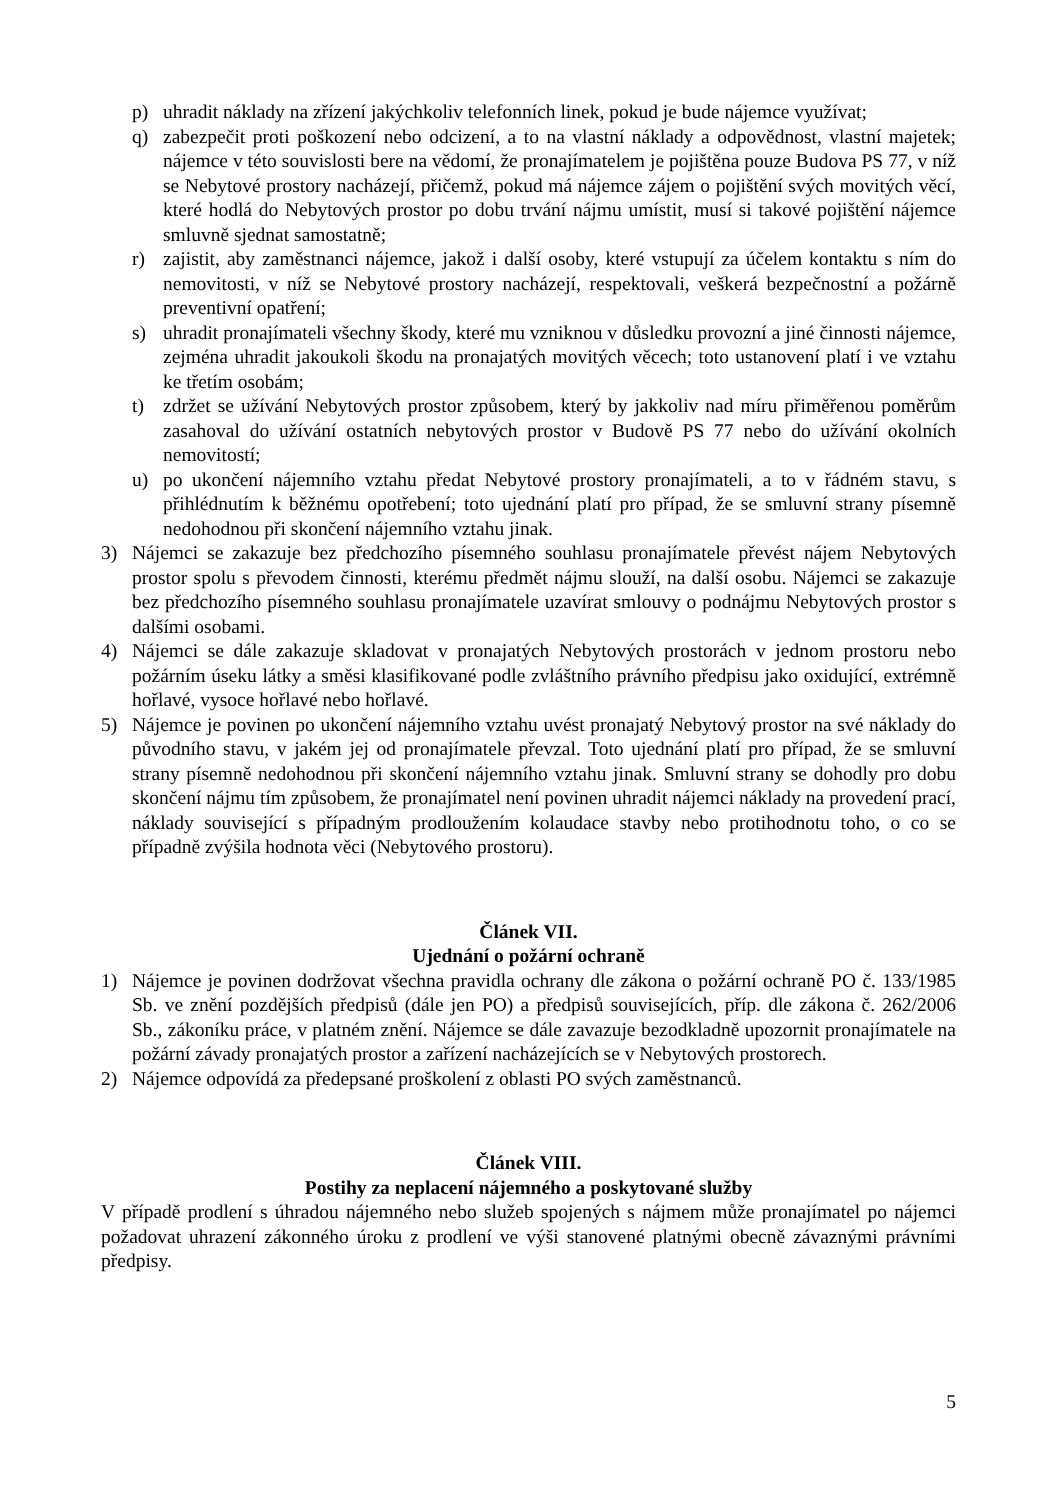p) uhradit náklady na zřízení jakýchkoliv telefonních linek, pokud je bude nájemce využívat;
q) zabezpečit proti poškození nebo odcizení, a to na vlastní náklady a odpovědnost, vlastní majetek; nájemce v této souvislosti bere na vědomí, že pronajímatelem je pojištěna pouze Budova PS 77, v níž se Nebytové prostory nacházejí, přičemž, pokud má nájemce zájem o pojištění svých movitých věcí, které hodlá do Nebytových prostor po dobu trvání nájmu umístit, musí si takové pojištění nájemce smluvně sjednat samostatně;
r) zajistit, aby zaměstnanci nájemce, jakož i další osoby, které vstupují za účelem kontaktu s ním do nemovitosti, v níž se Nebytové prostory nacházejí, respektovali, veškerá bezpečnostní a požárně preventivní opatření;
s) uhradit pronajímateli všechny škody, které mu vzniknou v důsledku provozní a jiné činnosti nájemce, zejména uhradit jakoukoli škodu na pronajatých movitých věcech; toto ustanovení platí i ve vztahu ke třetím osobám;
t) zdržet se užívání Nebytových prostor způsobem, který by jakkoliv nad míru přiměřenou poměrům zasahoval do užívání ostatních nebytových prostor v Budově PS 77 nebo do užívání okolních nemovitostí;
u) po ukončení nájemního vztahu předat Nebytové prostory pronajímateli, a to v řádném stavu, s přihlédnutím k běžnému opotřebení; toto ujednání platí pro případ, že se smluvní strany písemně nedohodnou při skončení nájemního vztahu jinak.
3) Nájemci se zakazuje bez předchozího písemného souhlasu pronajímatele převést nájem Nebytových prostor spolu s převodem činnosti, kterému předmět nájmu slouží, na další osobu. Nájemci se zakazuje bez předchozího písemného souhlasu pronajímatele uzavírat smlouvy o podnájmu Nebytových prostor s dalšími osobami.
4) Nájemci se dále zakazuje skladovat v pronajatých Nebytových prostorách v jednom prostoru nebo požárním úseku látky a směsi klasifikované podle zvláštního právního předpisu jako oxidující, extrémně hořlavé, vysoce hořlavé nebo hořlavé.
5) Nájemce je povinen po ukončení nájemního vztahu uvést pronajatý Nebytový prostor na své náklady do původního stavu, v jakém jej od pronajímatele převzal. Toto ujednání platí pro případ, že se smluvní strany písemně nedohodnou při skončení nájemního vztahu jinak. Smluvní strany se dohodly pro dobu skončení nájmu tím způsobem, že pronajímatel není povinen uhradit nájemci náklady na provedení prací, náklady související s případným prodloužením kolaudace stavby nebo protihodnotu toho, o co se případně zvýšila hodnota věci (Nebytového prostoru).
Článek VII.
Ujednání o požární ochraně
1) Nájemce je povinen dodržovat všechna pravidla ochrany dle zákona o požární ochraně PO č. 133/1985 Sb. ve znění pozdějších předpisů (dále jen PO) a předpisů souvisejících, příp. dle zákona č. 262/2006 Sb., zákoníku práce, v platném znění. Nájemce se dále zavazuje bezodkladně upozornit pronajímatele na požární závady pronajatých prostor a zařízení nacházejících se v Nebytových prostorech.
2) Nájemce odpovídá za předepsané proškolení z oblasti PO svých zaměstnanců.
Článek VIII.
Postihy za neplacení nájemného a poskytované služby
V případě prodlení s úhradou nájemného nebo služeb spojených s nájmem může pronajímatel po nájemci požadovat uhrazení zákonného úroku z prodlení ve výši stanovené platnými obecně závaznými právními předpisy.
5